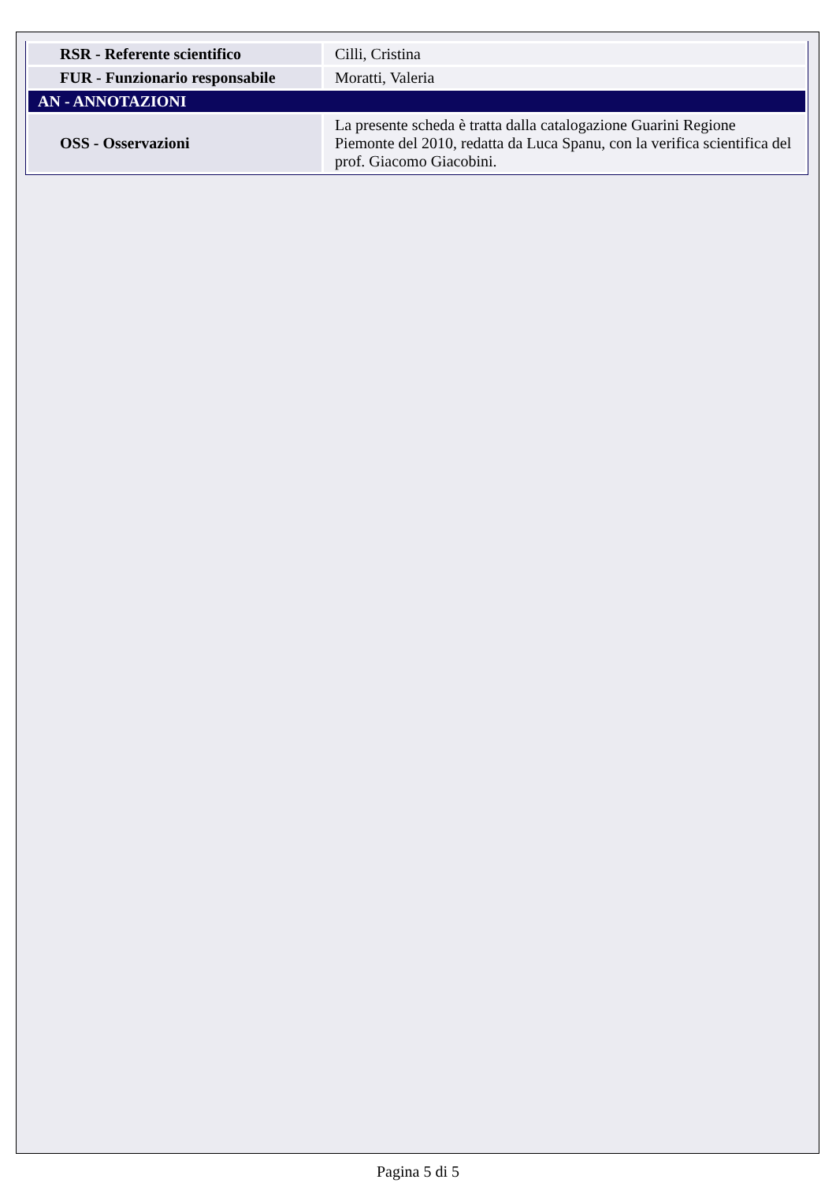| RSR - Referente scientifico | Cilli, Cristina |
| FUR - Funzionario responsabile | Moratti, Valeria |
| AN - ANNOTAZIONI | |
| OSS - Osservazioni | La presente scheda è tratta dalla catalogazione Guarini Regione Piemonte del 2010, redatta da Luca Spanu, con la verifica scientifica del prof. Giacomo Giacobini. |
Pagina 5 di 5